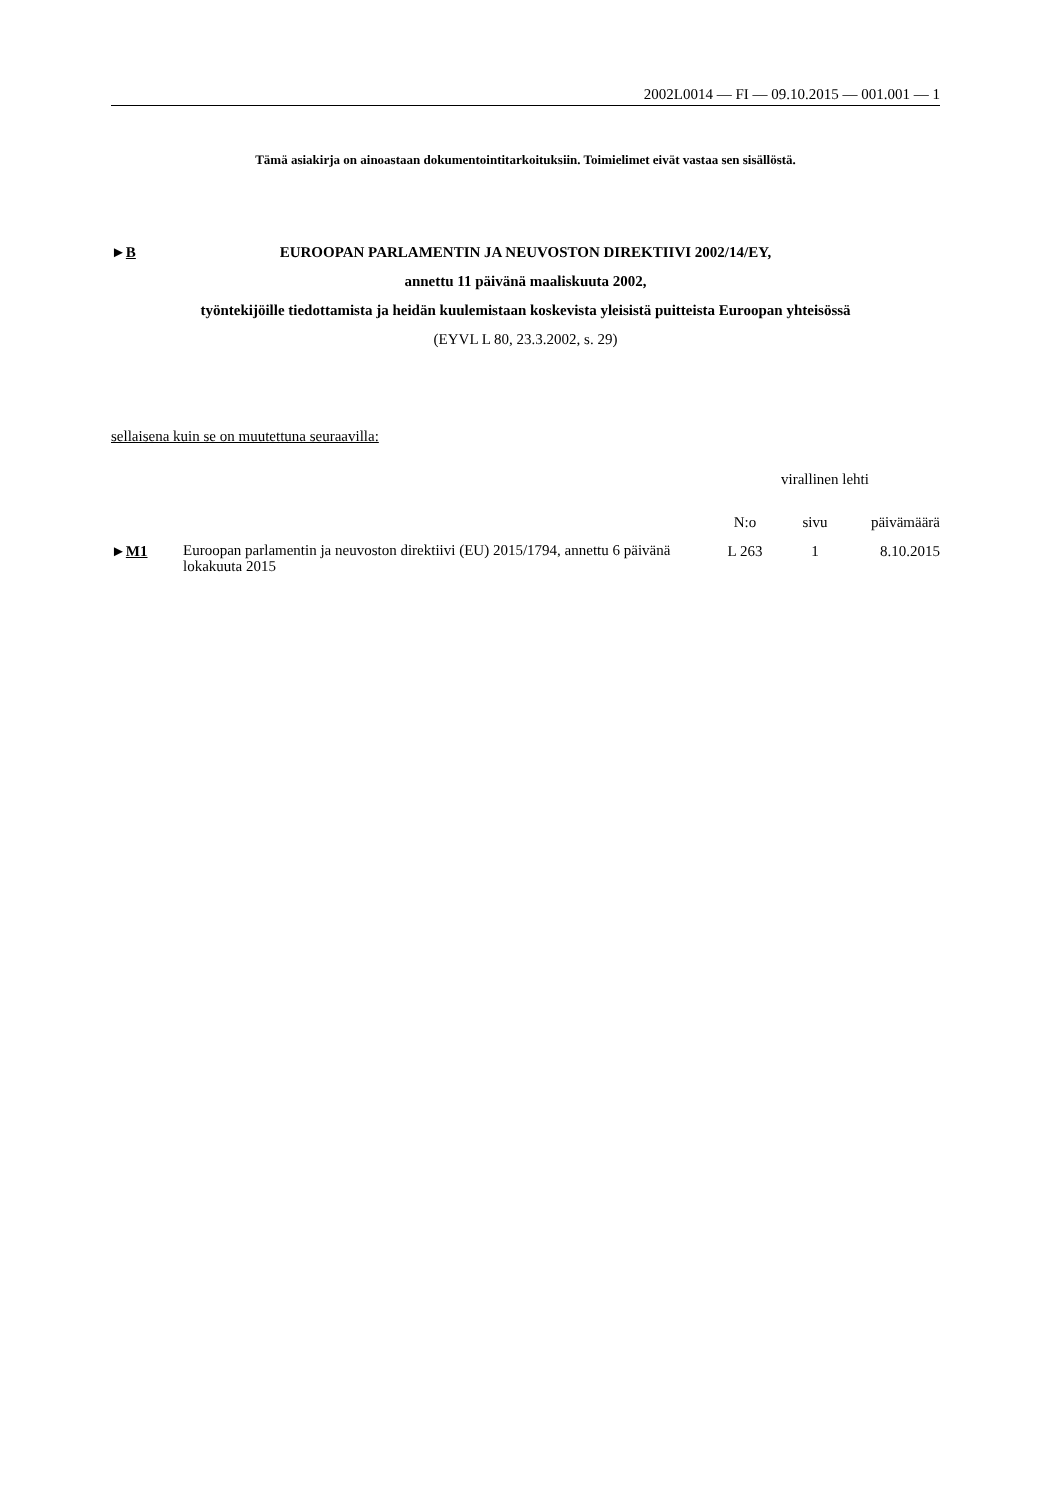2002L0014 — FI — 09.10.2015 — 001.001 — 1
Tämä asiakirja on ainoastaan dokumentointitarkoituksiin. Toimielimet eivät vastaa sen sisällöstä.
►B EUROOPAN PARLAMENTIN JA NEUVOSTON DIREKTIIVI 2002/14/EY,
annettu 11 päivänä maaliskuuta 2002,
työntekijöille tiedottamista ja heidän kuulemistaan koskevista yleisistä puitteista Euroopan yhteisössä
(EYVL L 80, 23.3.2002, s. 29)
sellaisena kuin se on muutettuna seuraavilla:
| | | virallinen lehti | | |
| --- | --- | --- | --- | --- |
| | | N:o | sivu | päivämäärä |
| ► M1 | Euroopan parlamentin ja neuvoston direktiivi (EU) 2015/1794, annettu 6 päivänä lokakuuta 2015 | L 263 | 1 | 8.10.2015 |